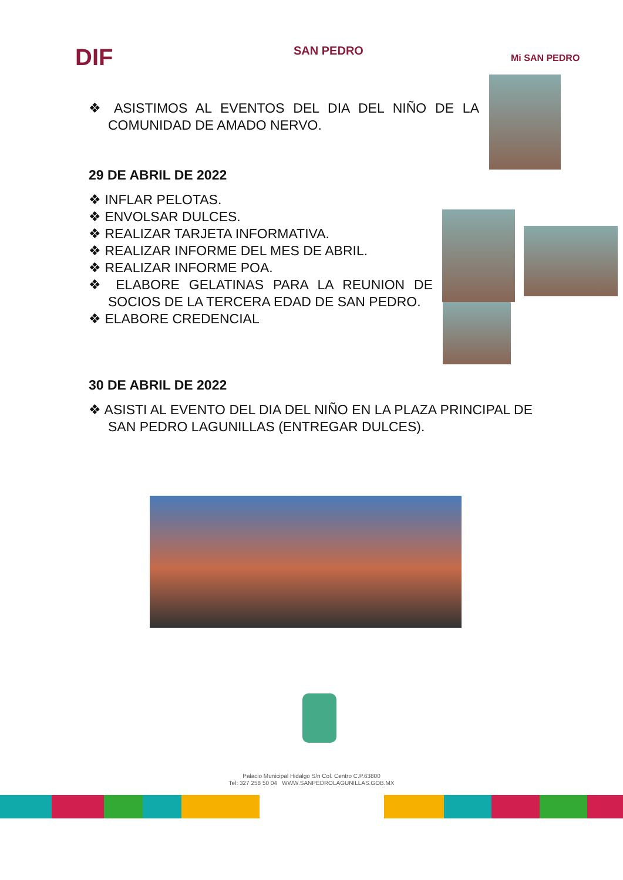DIF SAN PEDRO
Mi SAN PEDRO
❖ ASISTIMOS AL EVENTOS DEL DIA DEL NIÑO DE LA COMUNIDAD DE AMADO NERVO.
29 DE ABRIL DE 2022
❖ INFLAR PELOTAS.
❖ ENVOLSAR DULCES.
❖ REALIZAR TARJETA INFORMATIVA.
❖ REALIZAR INFORME DEL MES DE ABRIL.
❖ REALIZAR INFORME POA.
❖ ELABORE GELATINAS PARA LA REUNION DE SOCIOS DE LA TERCERA EDAD DE SAN PEDRO.
❖ ELABORE CREDENCIAL
30 DE ABRIL DE 2022
❖ ASISTI AL EVENTO DEL DIA DEL NIÑO EN LA PLAZA PRINCIPAL DE SAN PEDRO LAGUNILLAS (ENTREGAR DULCES).
Palacio Municipal Hidalgo S/n Col. Centro C.P.63800
Tel: 327 258 50 04 WWW.SANPEDROLAGUNILLAS.GOB.MX